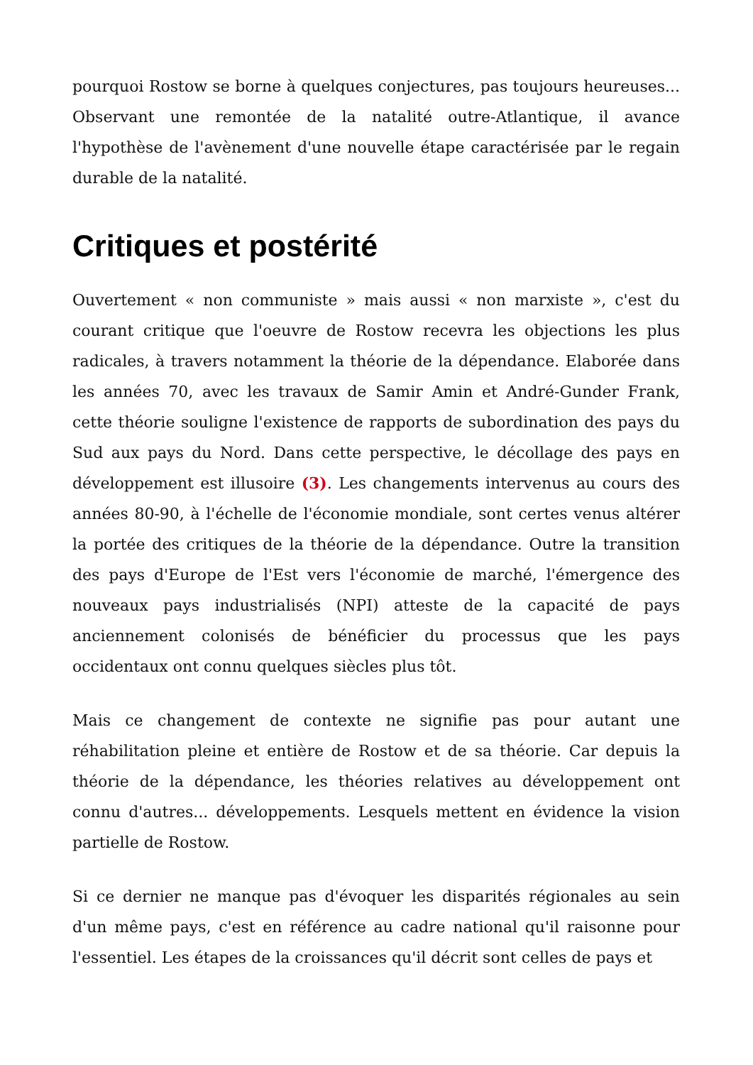pourquoi Rostow se borne à quelques conjectures, pas toujours heureuses... Observant une remontée de la natalité outre-Atlantique, il avance l'hypothèse de l'avènement d'une nouvelle étape caractérisée par le regain durable de la natalité.
Critiques et postérité
Ouvertement « non communiste » mais aussi « non marxiste », c'est du courant critique que l'oeuvre de Rostow recevra les objections les plus radicales, à travers notamment la théorie de la dépendance. Elaborée dans les années 70, avec les travaux de Samir Amin et André-Gunder Frank, cette théorie souligne l'existence de rapports de subordination des pays du Sud aux pays du Nord. Dans cette perspective, le décollage des pays en développement est illusoire (3). Les changements intervenus au cours des années 80-90, à l'échelle de l'économie mondiale, sont certes venus altérer la portée des critiques de la théorie de la dépendance. Outre la transition des pays d'Europe de l'Est vers l'économie de marché, l'émergence des nouveaux pays industrialisés (NPI) atteste de la capacité de pays anciennement colonisés de bénéficier du processus que les pays occidentaux ont connu quelques siècles plus tôt.
Mais ce changement de contexte ne signifie pas pour autant une réhabilitation pleine et entière de Rostow et de sa théorie. Car depuis la théorie de la dépendance, les théories relatives au développement ont connu d'autres... développements. Lesquels mettent en évidence la vision partielle de Rostow.
Si ce dernier ne manque pas d'évoquer les disparités régionales au sein d'un même pays, c'est en référence au cadre national qu'il raisonne pour l'essentiel. Les étapes de la croissances qu'il décrit sont celles de pays et